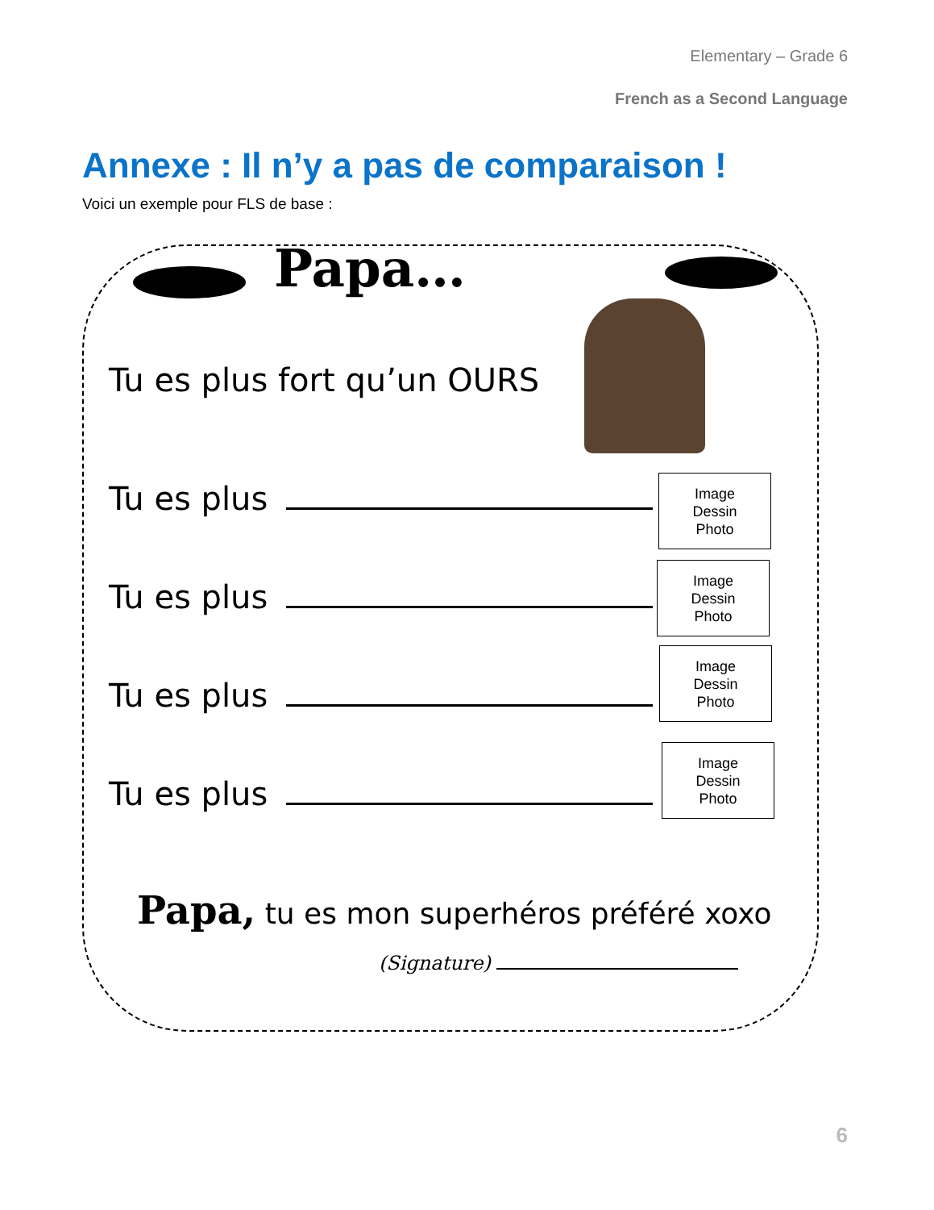Elementary – Grade 6
French as a Second Language
Annexe : Il n’y a pas de comparaison !
Voici un exemple pour FLS de base :
Papa…
Tu es plus fort qu’un OURS
Tu es plus
Image
Dessin
Photo
Tu es plus
Image
Dessin
Photo
Tu es plus
Image
Dessin
Photo
Tu es plus
Image
Dessin
Photo
Papa, tu es mon superhéros préféré xoxo
(Signature)
6